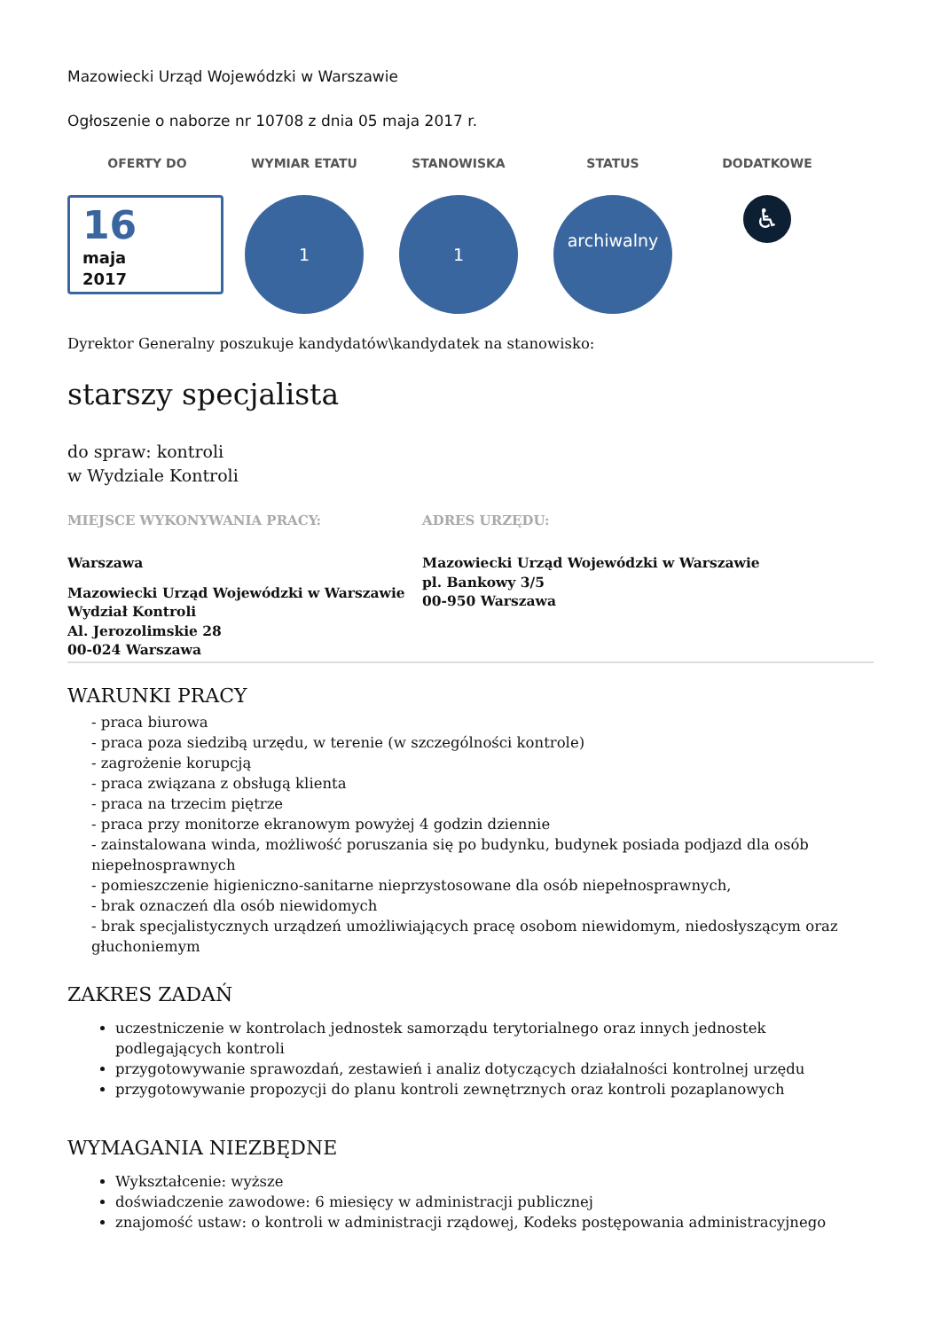Mazowiecki Urząd Wojewódzki w Warszawie
Ogłoszenie o naborze nr 10708 z dnia 05 maja 2017 r.
OFERTY DO
16
maja
2017
WYMIAR ETATU
1
STANOWISKA
1
STATUS
archiwalny
DODATKOWE
♿
Dyrektor Generalny poszukuje kandydatów\kandydatek na stanowisko:
starszy specjalista
do spraw: kontroli
w Wydziale Kontroli
MIEJSCE WYKONYWANIA PRACY:
Warszawa
Mazowiecki Urząd Wojewódzki w Warszawie
Wydział Kontroli
Al. Jerozolimskie 28
00-024 Warszawa
ADRES URZĘDU:
Mazowiecki Urząd Wojewódzki w Warszawie
pl. Bankowy 3/5
00-950 Warszawa
WARUNKI PRACY
- praca biurowa
- praca poza siedzibą urzędu, w terenie (w szczególności kontrole)
- zagrożenie korupcją
- praca związana z obsługą klienta
- praca na trzecim piętrze
- praca przy monitorze ekranowym powyżej 4 godzin dziennie
- zainstalowana winda, możliwość poruszania się po budynku, budynek posiada podjazd dla osób niepełnosprawnych
- pomieszczenie higieniczno-sanitarne nieprzystosowane dla osób niepełnosprawnych,
- brak oznaczeń dla osób niewidomych
- brak specjalistycznych urządzeń umożliwiających pracę osobom niewidomym, niedosłyszącym oraz głuchoniemym
ZAKRES ZADAŃ
uczestniczenie w kontrolach jednostek samorządu terytorialnego oraz innych jednostek podlegających kontroli
przygotowywanie sprawozdań, zestawień i analiz dotyczących działalności kontrolnej urzędu
przygotowywanie propozycji do planu kontroli zewnętrznych oraz kontroli pozaplanowych
WYMAGANIA NIEZBĘDNE
Wykształcenie: wyższe
doświadczenie zawodowe: 6 miesięcy w administracji publicznej
znajomość ustaw: o kontroli w administracji rządowej, Kodeks postępowania administracyjnego